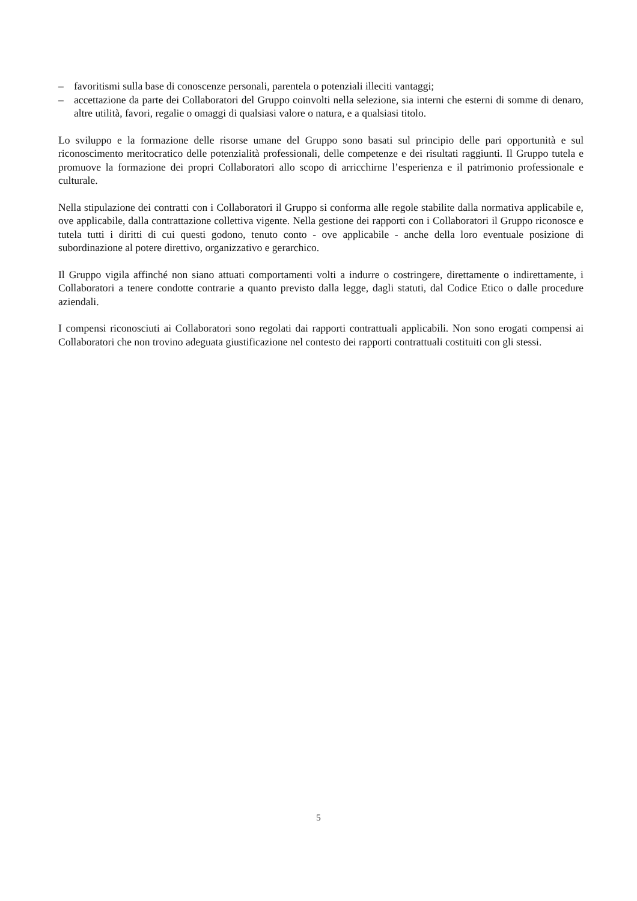– favoritismi sulla base di conoscenze personali, parentela o potenziali illeciti vantaggi;
– accettazione da parte dei Collaboratori del Gruppo coinvolti nella selezione, sia interni che esterni di somme di denaro, altre utilità, favori, regalie o omaggi di qualsiasi valore o natura, e a qualsiasi titolo.
Lo sviluppo e la formazione delle risorse umane del Gruppo sono basati sul principio delle pari opportunità e sul riconoscimento meritocratico delle potenzialità professionali, delle competenze e dei risultati raggiunti. Il Gruppo tutela e promuove la formazione dei propri Collaboratori allo scopo di arricchirne l’esperienza e il patrimonio professionale e culturale.
Nella stipulazione dei contratti con i Collaboratori il Gruppo si conforma alle regole stabilite dalla normativa applicabile e, ove applicabile, dalla contrattazione collettiva vigente. Nella gestione dei rapporti con i Collaboratori il Gruppo riconosce e tutela tutti i diritti di cui questi godono, tenuto conto - ove applicabile - anche della loro eventuale posizione di subordinazione al potere direttivo, organizzativo e gerarchico.
Il Gruppo vigila affinché non siano attuati comportamenti volti a indurre o costringere, direttamente o indirettamente, i Collaboratori a tenere condotte contrarie a quanto previsto dalla legge, dagli statuti, dal Codice Etico o dalle procedure aziendali.
I compensi riconosciuti ai Collaboratori sono regolati dai rapporti contrattuali applicabili. Non sono erogati compensi ai Collaboratori che non trovino adeguata giustificazione nel contesto dei rapporti contrattuali costituiti con gli stessi.
5